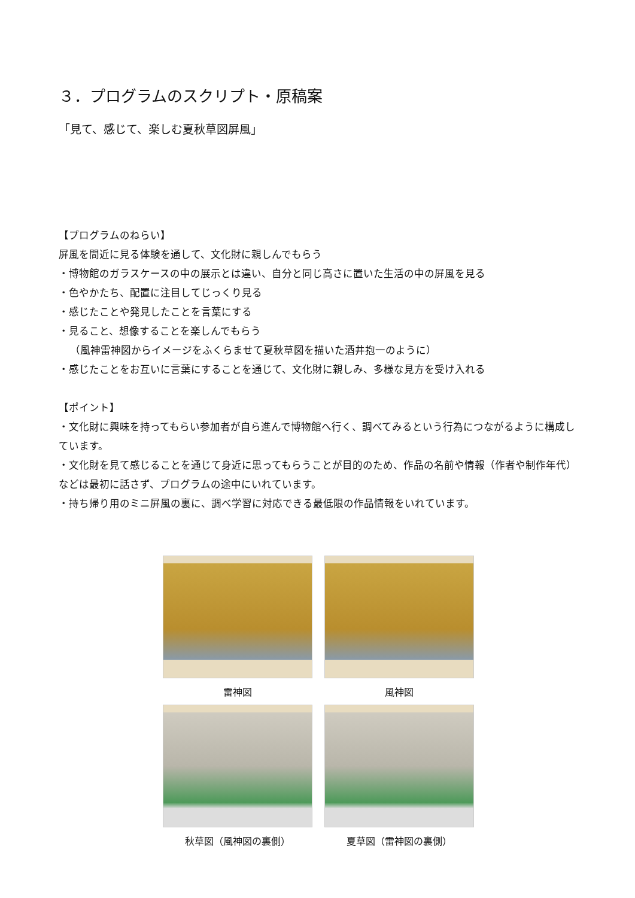３．プログラムのスクリプト・原稿案
「見て、感じて、楽しむ夏秋草図屏風」
【プログラムのねらい】
屏風を間近に見る体験を通して、文化財に親しんでもらう
・博物館のガラスケースの中の展示とは違い、自分と同じ高さに置いた生活の中の屏風を見る
・色やかたち、配置に注目してじっくり見る
・感じたことや発見したことを言葉にする
・見ること、想像することを楽しんでもらう
（風神雷神図からイメージをふくらませて夏秋草図を描いた酒井抱一のように）
・感じたことをお互いに言葉にすることを通じて、文化財に親しみ、多様な見方を受け入れる
【ポイント】
・文化財に興味を持ってもらい参加者が自ら進んで博物館へ行く、調べてみるという行為につながるように構成しています。
・文化財を見て感じることを通じて身近に思ってもらうことが目的のため、作品の名前や情報（作者や制作年代）などは最初に話さず、プログラムの途中にいれています。
・持ち帰り用のミニ屏風の裏に、調べ学習に対応できる最低限の作品情報をいれています。
雷神図
風神図
秋草図（風神図の裏側）
夏草図（雷神図の裏側）